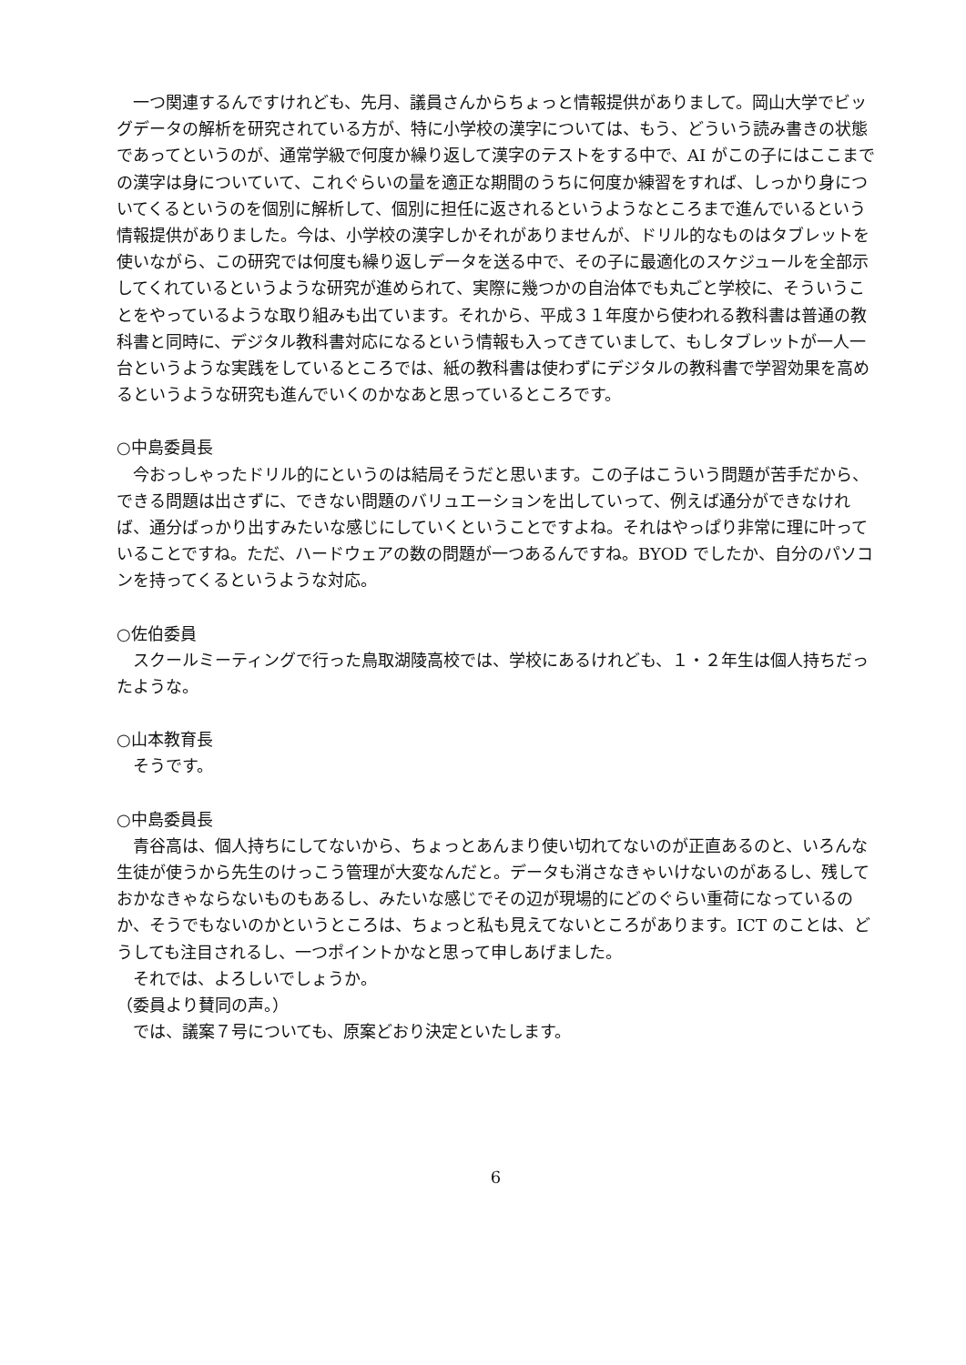一つ関連するんですけれども、先月、議員さんからちょっと情報提供がありまして。岡山大学でビッグデータの解析を研究されている方が、特に小学校の漢字については、もう、どういう読み書きの状態であってというのが、通常学級で何度か繰り返して漢字のテストをする中で、AI がこの子にはここまでの漢字は身についていて、これぐらいの量を適正な期間のうちに何度か練習をすれば、しっかり身についてくるというのを個別に解析して、個別に担任に返されるというようなところまで進んでいるという情報提供がありました。今は、小学校の漢字しかそれがありませんが、ドリル的なものはタブレットを使いながら、この研究では何度も繰り返しデータを送る中で、その子に最適化のスケジュールを全部示してくれているというような研究が進められて、実際に幾つかの自治体でも丸ごと学校に、そういうことをやっているような取り組みも出ています。それから、平成３１年度から使われる教科書は普通の教科書と同時に、デジタル教科書対応になるという情報も入ってきていまして、もしタブレットが一人一台というような実践をしているところでは、紙の教科書は使わずにデジタルの教科書で学習効果を高めるというような研究も進んでいくのかなあと思っているところです。
○中島委員長
　今おっしゃったドリル的にというのは結局そうだと思います。この子はこういう問題が苦手だから、できる問題は出さずに、できない問題のバリュエーションを出していって、例えば通分ができなければ、通分ばっかり出すみたいな感じにしていくということですよね。それはやっぱり非常に理に叶っていることですね。ただ、ハードウェアの数の問題が一つあるんですね。BYOD でしたか、自分のパソコンを持ってくるというような対応。
○佐伯委員
　スクールミーティングで行った鳥取湖陵高校では、学校にあるけれども、１・２年生は個人持ちだったような。
○山本教育長
　そうです。
○中島委員長
　青谷高は、個人持ちにしてないから、ちょっとあんまり使い切れてないのが正直あるのと、いろんな生徒が使うから先生のけっこう管理が大変なんだと。データも消さなきゃいけないのがあるし、残しておかなきゃならないものもあるし、みたいな感じでその辺が現場的にどのぐらい重荷になっているのか、そうでもないのかというところは、ちょっと私も見えてないところがあります。ICT のことは、どうしても注目されるし、一つポイントかなと思って申しあげました。
　それでは、よろしいでしょうか。
（委員より賛同の声。）
　では、議案７号についても、原案どおり決定といたします。
6